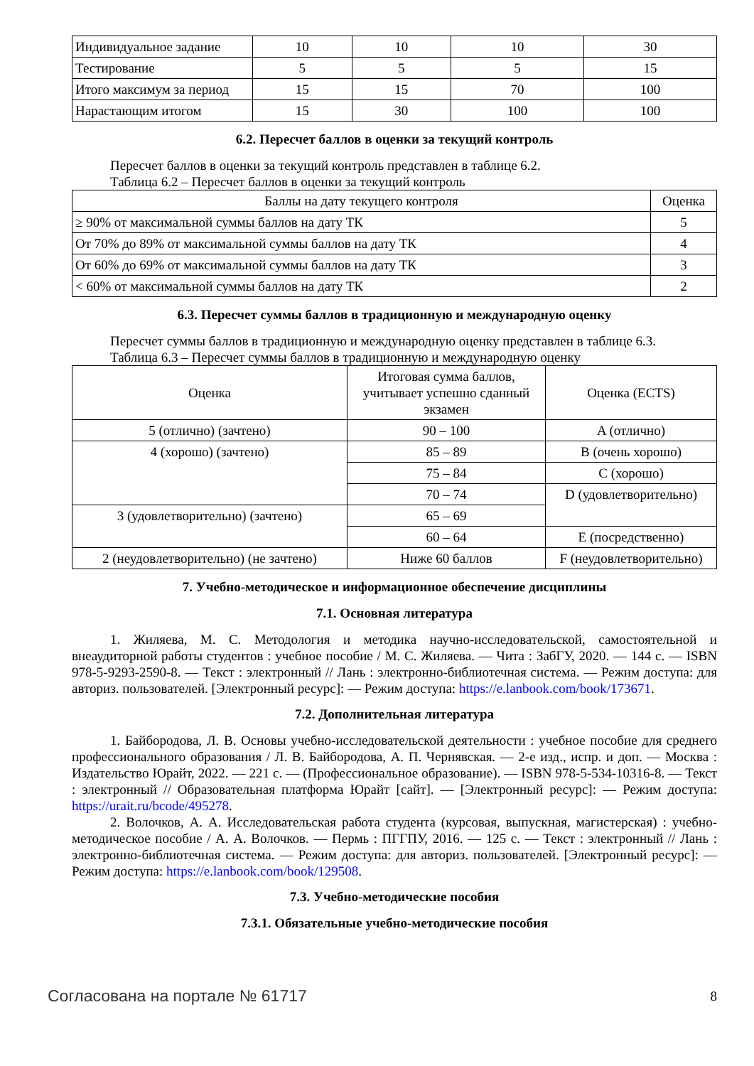| Индивидуальное задание | 10 | 10 | 10 | 30 |
| Тестирование | 5 | 5 | 5 | 15 |
| Итого максимум за период | 15 | 15 | 70 | 100 |
| Нарастающим итогом | 15 | 30 | 100 | 100 |
6.2. Пересчет баллов в оценки за текущий контроль
Пересчет баллов в оценки за текущий контроль представлен в таблице 6.2.
Таблица 6.2 – Пересчет баллов в оценки за текущий контроль
| Баллы на дату текущего контроля | Оценка |
| ≥ 90% от максимальной суммы баллов на дату ТК | 5 |
| От 70% до 89% от максимальной суммы баллов на дату ТК | 4 |
| От 60% до 69% от максимальной суммы баллов на дату ТК | 3 |
| < 60% от максимальной суммы баллов на дату ТК | 2 |
6.3. Пересчет суммы баллов в традиционную и международную оценку
Пересчет суммы баллов в традиционную и международную оценку представлен в таблице 6.3.
Таблица 6.3 – Пересчет суммы баллов в традиционную и международную оценку
| Оценка | Итоговая сумма баллов, учитывает успешно сданный экзамен | Оценка (ECTS) |
| 5 (отлично) (зачтено) | 90 – 100 | A (отлично) |
| 4 (хорошо) (зачтено) | 85 – 89 | B (очень хорошо) |
| | 75 – 84 | C (хорошо) |
| | 70 – 74 | D (удовлетворительно) |
| 3 (удовлетворительно) (зачтено) | 65 – 69 | |
| | 60 – 64 | E (посредственно) |
| 2 (неудовлетворительно) (не зачтено) | Ниже 60 баллов | F (неудовлетворительно) |
7. Учебно-методическое и информационное обеспечение дисциплины
7.1. Основная литература
1. Жиляева, М. С. Методология и методика научно-исследовательской, самостоятельной и внеаудиторной работы студентов : учебное пособие / М. С. Жиляева. — Чита : ЗабГУ, 2020. — 144 с. — ISBN 978-5-9293-2590-8. — Текст : электронный // Лань : электронно-библиотечная система. — Режим доступа: для авториз. пользователей. [Электронный ресурс]: — Режим доступа: https://e.lanbook.com/book/173671.
7.2. Дополнительная литература
1. Байбородова, Л. В. Основы учебно-исследовательской деятельности : учебное пособие для среднего профессионального образования / Л. В. Байбородова, А. П. Чернявская. — 2-е изд., испр. и доп. — Москва : Издательство Юрайт, 2022. — 221 с. — (Профессиональное образование). — ISBN 978-5-534-10316-8. — Текст : электронный // Образовательная платформа Юрайт [сайт]. — [Электронный ресурс]: — Режим доступа: https://urait.ru/bcode/495278.
2. Волочков, А. А. Исследовательская работа студента (курсовая, выпускная, магистерская) : учебно-методическое пособие / А. А. Волочков. — Пермь : ПГГПУ, 2016. — 125 с. — Текст : электронный // Лань : электронно-библиотечная система. — Режим доступа: для авториз. пользователей. [Электронный ресурс]: — Режим доступа: https://e.lanbook.com/book/129508.
7.3. Учебно-методические пособия
7.3.1. Обязательные учебно-методические пособия
Согласована на портале № 61717 8